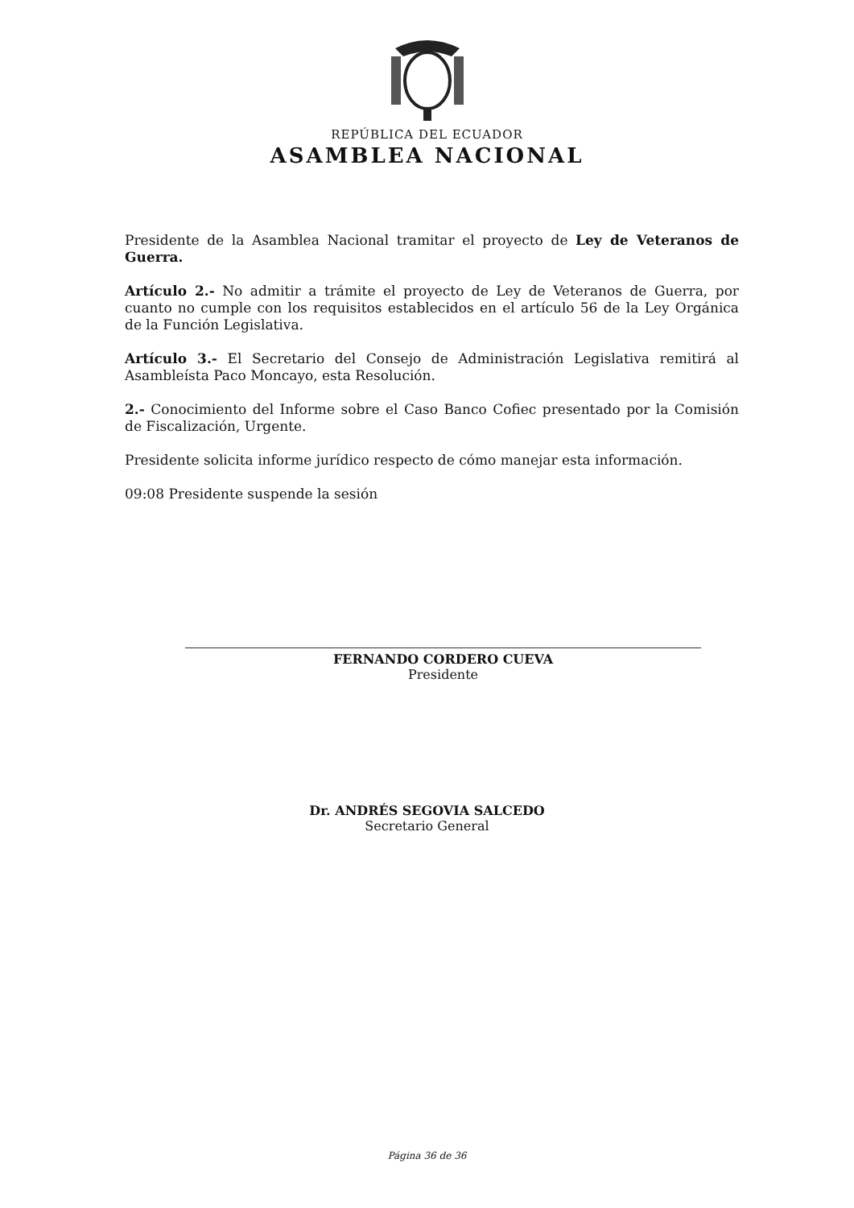REPÚBLICA DEL ECUADOR
ASAMBLEA NACIONAL
Presidente de la Asamblea Nacional tramitar el proyecto de Ley de Veteranos de Guerra.
Artículo 2.- No admitir a trámite el proyecto de Ley de Veteranos de Guerra, por cuanto no cumple con los requisitos establecidos en el artículo 56 de la Ley Orgánica de la Función Legislativa.
Artículo 3.- El Secretario del Consejo de Administración Legislativa remitirá al Asambleísta Paco Moncayo, esta Resolución.
2.- Conocimiento del Informe sobre el Caso Banco Cofiec presentado por la Comisión de Fiscalización, Urgente.
Presidente solicita informe jurídico respecto de cómo manejar esta información.
09:08 Presidente suspende la sesión
FERNANDO CORDERO CUEVA
Presidente
Dr. ANDRÉS SEGOVIA SALCEDO
Secretario General
Página 36 de 36